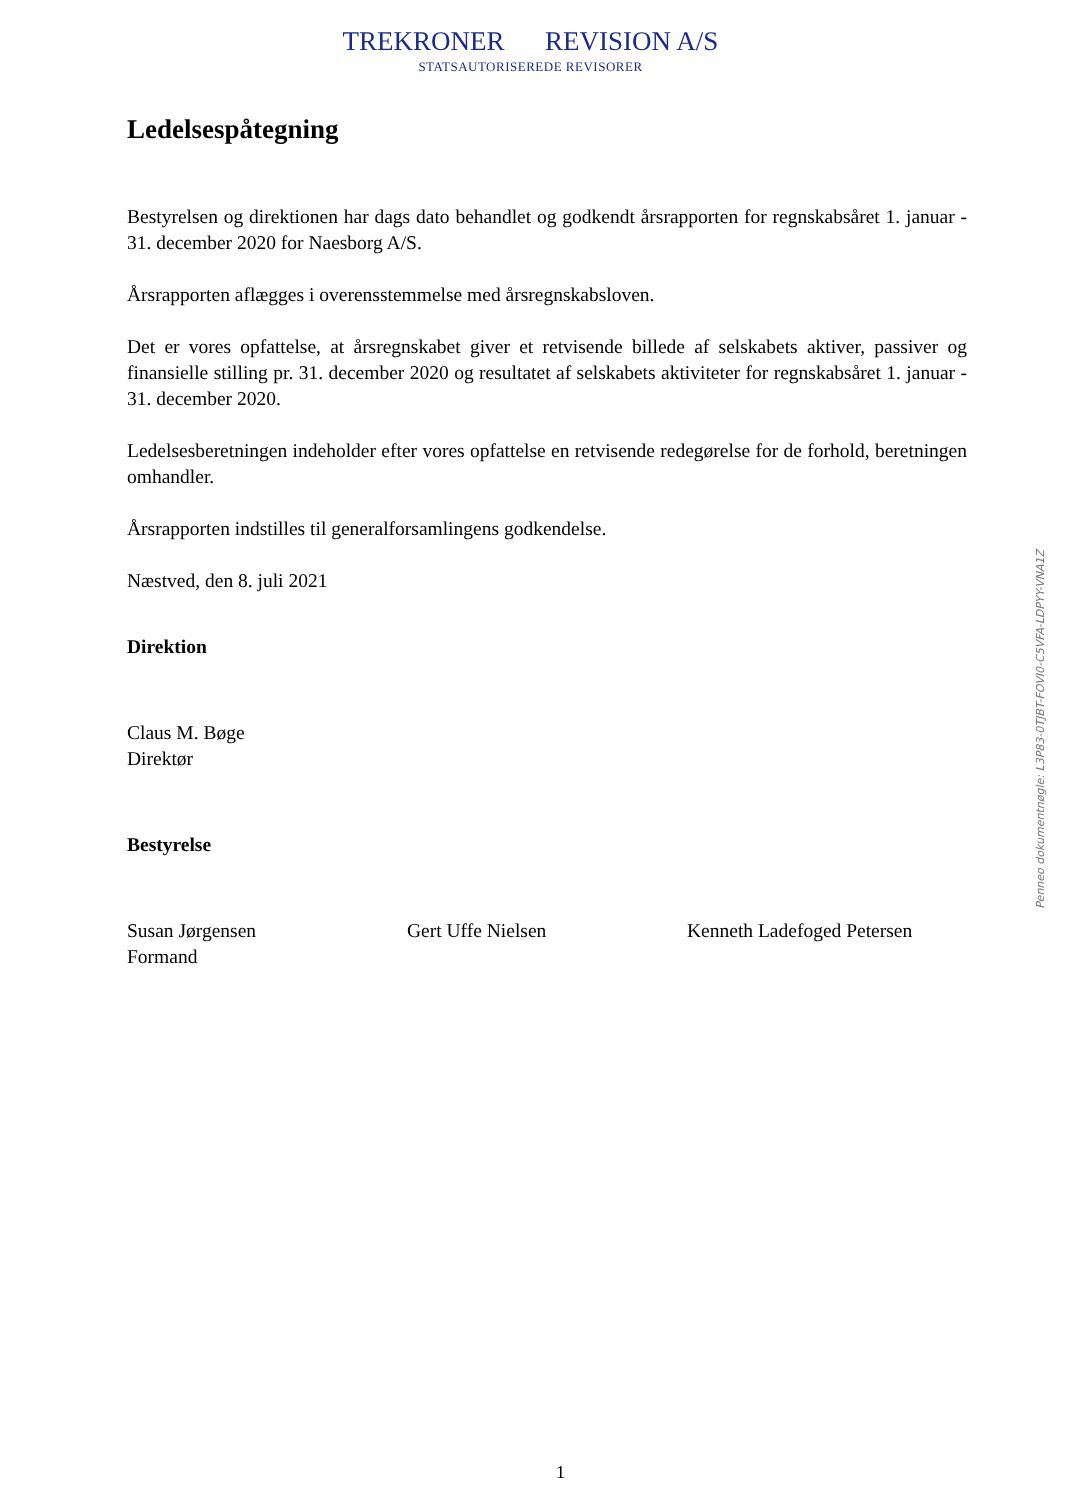TREKRONER REVISION A/S
STATSAUTORISEREDE REVISORER
Ledelsespåtegning
Bestyrelsen og direktionen har dags dato behandlet og godkendt årsrapporten for regnskabsåret 1. januar - 31. december 2020 for Naesborg A/S.
Årsrapporten aflægges i overensstemmelse med årsregnskabsloven.
Det er vores opfattelse, at årsregnskabet giver et retvisende billede af selskabets aktiver, passiver og finansielle stilling pr. 31. december 2020 og resultatet af selskabets aktiviteter for regnskabsåret 1. januar - 31. december 2020.
Ledelsesberetningen indeholder efter vores opfattelse en retvisende redegørelse for de forhold, beretningen omhandler.
Årsrapporten indstilles til generalforsamlingens godkendelse.
Næstved, den 8. juli 2021
Direktion
Claus M. Bøge
Direktør
Bestyrelse
Susan Jørgensen
Formand
Gert Uffe Nielsen Kenneth Ladefoged Petersen
Penneo dokumentnøgle: L3P83-0TJBT-FOVI0-C5VFA-LDPYY-VNA1Z
1